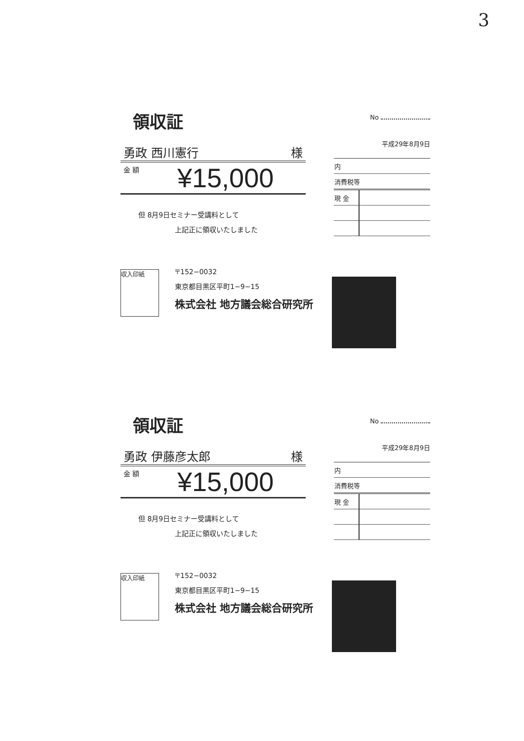3
領収証
勇政 西川憲行 様
金 額 ¥15,000
但 8月9日セミナー受講料として
上記正に領収いたしました
No
平成29年8月9日
| 内 | |
| 消費税等 | |
| 現 金 | |
収入印紙
〒152−0032
東京都目黒区平町1−9−15
株式会社 地方議会総合研究所
領収証
勇政 伊藤彦太郎 様
金 額 ¥15,000
但 8月9日セミナー受講料として
上記正に領収いたしました
No
平成29年8月9日
| 内 | |
| 消費税等 | |
| 現 金 | |
収入印紙
〒152−0032
東京都目黒区平町1−9−15
株式会社 地方議会総合研究所